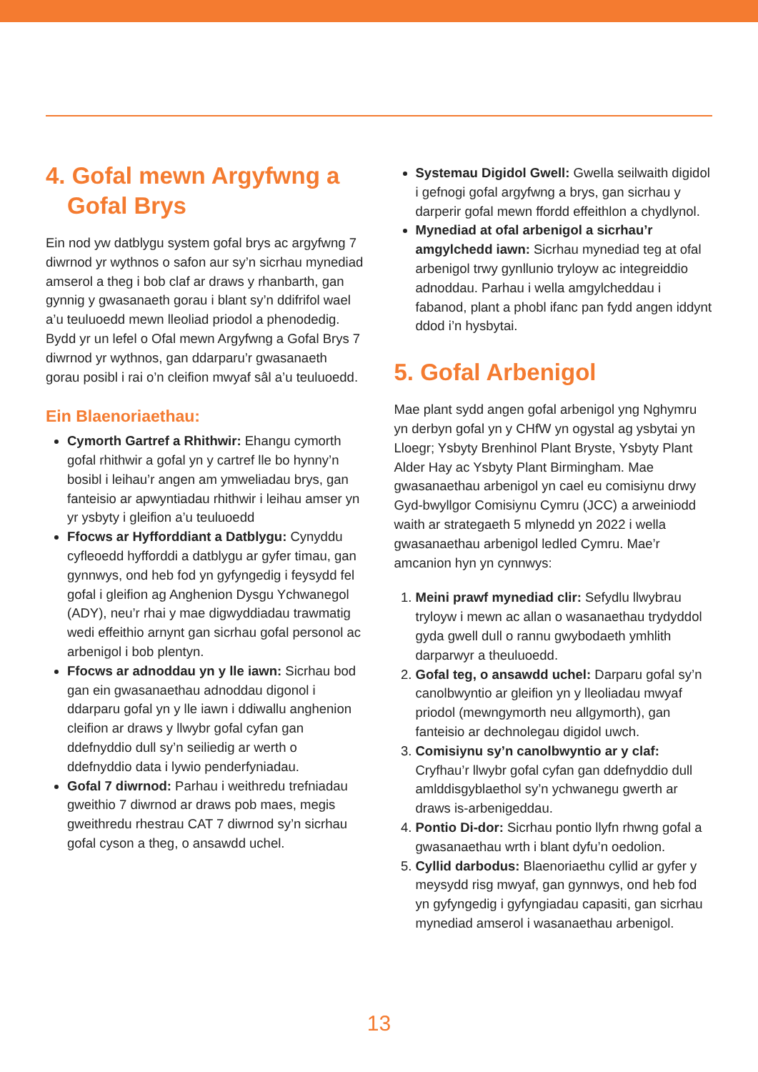4. Gofal mewn Argyfwng a Gofal Brys
Ein nod yw datblygu system gofal brys ac argyfwng 7 diwrnod yr wythnos o safon aur sy’n sicrhau mynediad amserol a theg i bob claf ar draws y rhanbarth, gan gynnig y gwasanaeth gorau i blant sy’n ddifrifol wael a’u teuluoedd mewn lleoliad priodol a phenodedig. Bydd yr un lefel o Ofal mewn Argyfwng a Gofal Brys 7 diwrnod yr wythnos, gan ddarparu’r gwasanaeth gorau posibl i rai o’n cleifion mwyaf sâl a’u teuluoedd.
Ein Blaenoriaethau:
Cymorth Gartref a Rhithwir: Ehangu cymorth gofal rhithwir a gofal yn y cartref lle bo hynny’n bosibl i leihau’r angen am ymweliadau brys, gan fanteisio ar apwyntiadau rhithwir i leihau amser yn yr ysbyty i gleifion a’u teuluoedd
Ffocws ar Hyfforddiant a Datblygu: Cynyddu cyfleoedd hyfforddi a datblygu ar gyfer timau, gan gynnwys, ond heb fod yn gyfyngedig i feysydd fel gofal i gleifion ag Anghenion Dysgu Ychwanegol (ADY), neu’r rhai y mae digwyddiadau trawmatig wedi effeithio arnynt gan sicrhau gofal personol ac arbenigol i bob plentyn.
Ffocws ar adnoddau yn y lle iawn: Sicrhau bod gan ein gwasanaethau adnoddau digonol i ddarparu gofal yn y lle iawn i ddiwallu anghenion cleifion ar draws y llwybr gofal cyfan gan ddefnyddio dull sy’n seiliedig ar werth o ddefnyddio data i lywio penderfyniadau.
Gofal 7 diwrnod: Parhau i weithredu trefniadau gweithio 7 diwrnod ar draws pob maes, megis gweithredu rhestrau CAT 7 diwrnod sy’n sicrhau gofal cyson a theg, o ansawdd uchel.
Systemau Digidol Gwell: Gwella seilwaith digidol i gefnogi gofal argyfwng a brys, gan sicrhau y darperir gofal mewn ffordd effeithlon a chydlynol.
Mynediad at ofal arbenigol a sicrhau’r amgylchedd iawn: Sicrhau mynediad teg at ofal arbenigol trwy gynllunio tryloyw ac integreiddio adnoddau. Parhau i wella amgylcheddau i fabanod, plant a phobl ifanc pan fydd angen iddynt ddod i’n hysbytai.
5. Gofal Arbenigol
Mae plant sydd angen gofal arbenigol yng Nghymru yn derbyn gofal yn y CHfW yn ogystal ag ysbytai yn Lloegr; Ysbyty Brenhinol Plant Bryste, Ysbyty Plant Alder Hay ac Ysbyty Plant Birmingham. Mae gwasanaethau arbenigol yn cael eu comisiynu drwy Gyd-bwyllgor Comisiynu Cymru (JCC) a arweiniodd waith ar strategaeth 5 mlynedd yn 2022 i wella gwasanaethau arbenigol ledled Cymru. Mae’r amcanion hyn yn cynnwys:
1. Meini prawf mynediad clir: Sefydlu llwybrau tryloyw i mewn ac allan o wasanaethau trydyddol gyda gwell dull o rannu gwybodaeth ymhlith darparwyr a theuluoedd.
2. Gofal teg, o ansawdd uchel: Darparu gofal sy’n canolbwyntio ar gleifion yn y lleoliadau mwyaf priodol (mewngymorth neu allgymorth), gan fanteisio ar dechnolegau digidol uwch.
3. Comisiynu sy’n canolbwyntio ar y claf: Cryfhau’r llwybr gofal cyfan gan ddefnyddio dull amlddisgyblaethol sy’n ychwanegu gwerth ar draws is-arbenigeddau.
4. Pontio Di-dor: Sicrhau pontio llyfn rhwng gofal a gwasanaethau wrth i blant dyfu’n oedolion.
5. Cyllid darbodus: Blaenoriaethu cyllid ar gyfer y meysydd risg mwyaf, gan gynnwys, ond heb fod yn gyfyngedig i gyfyngiadau capasiti, gan sicrhau mynediad amserol i wasanaethau arbenigol.
13